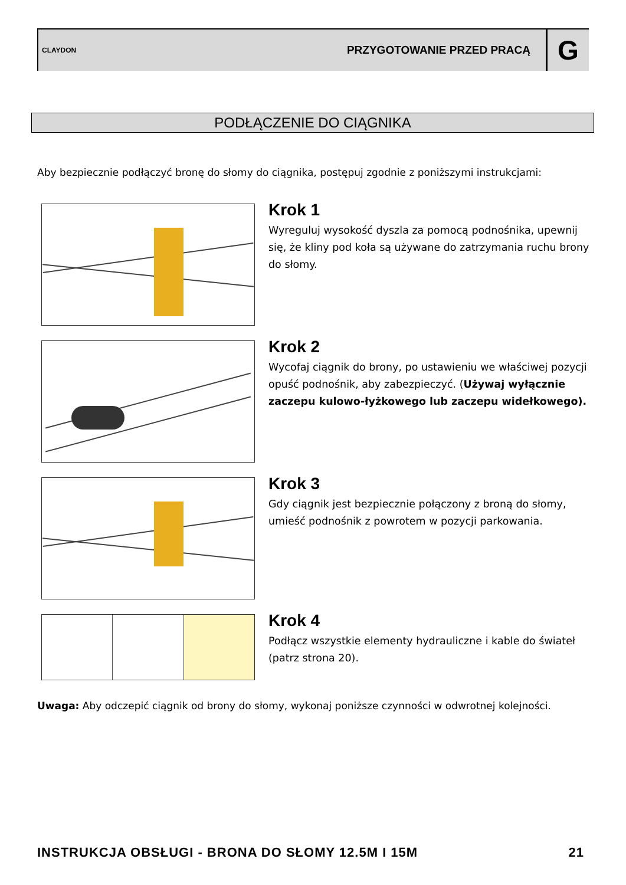CLAYDON
PRZYGOTOWANIE PRZED PRACĄ
G
PODŁĄCZENIE DO CIĄGNIKA
Aby bezpiecznie podłączyć bronę do słomy do ciągnika, postępuj zgodnie z poniższymi instrukcjami:
Krok 1
Wyreguluj wysokość dyszla za pomocą podnośnika, upewnij się, że kliny pod koła są używane do zatrzymania ruchu brony do słomy.
Krok 2
Wycofaj ciągnik do brony, po ustawieniu we właściwej pozycji opuść podnośnik, aby zabezpieczyć. (Używaj wyłącznie zaczepu kulowo-łyżkowego lub zaczepu widełkowego).
Krok 3
Gdy ciągnik jest bezpiecznie połączony z broną do słomy, umieść podnośnik z powrotem w pozycji parkowania.
Krok 4
Podłącz wszystkie elementy hydrauliczne i kable do świateł (patrz strona 20).
Uwaga: Aby odczepić ciągnik od brony do słomy, wykonaj poniższe czynności w odwrotnej kolejności.
INSTRUKCJA OBSŁUGI - BRONA DO SŁOMY 12.5M I 15M 21